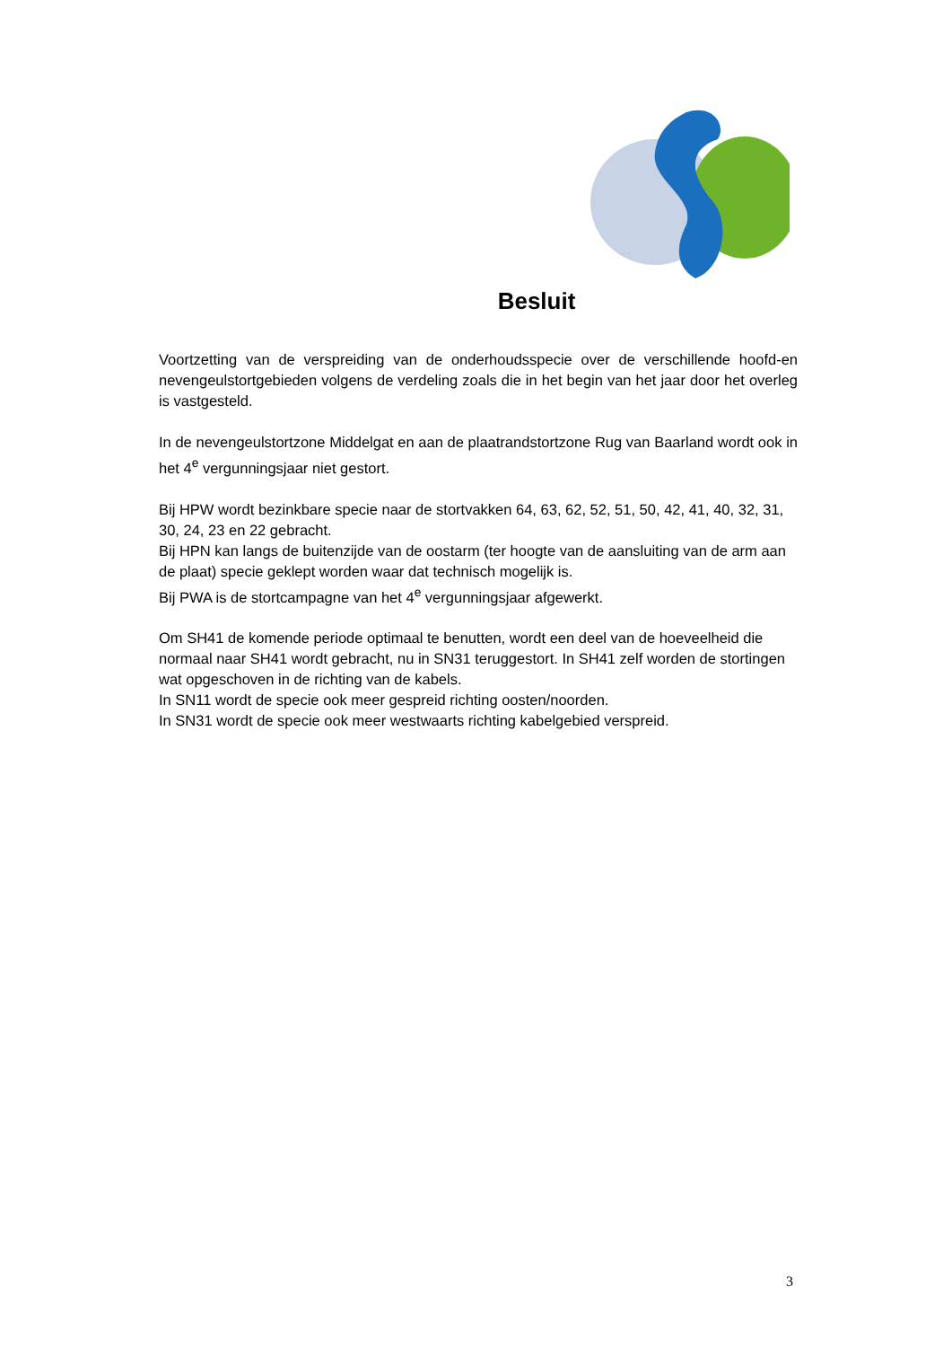Besluit
Voortzetting van de verspreiding van de onderhoudsspecie over de verschillende hoofd-en nevengeulstortgebieden volgens de verdeling zoals die in het begin van het jaar door het overleg is vastgesteld.
In de nevengeulstortzone Middelgat en aan de plaatrandstortzone Rug van Baarland wordt ook in het 4<sup>e</sup> vergunningsjaar niet gestort.
Bij HPW wordt bezinkbare specie naar de stortvakken 64, 63, 62, 52, 51, 50, 42, 41, 40, 32, 31, 30, 24, 23 en 22 gebracht.
Bij HPN kan langs de buitenzijde van de oostarm (ter hoogte van de aansluiting van de arm aan de plaat) specie geklept worden waar dat technisch mogelijk is.
Bij PWA is de stortcampagne van het 4<sup>e</sup> vergunningsjaar afgewerkt.
Om SH41 de komende periode optimaal te benutten, wordt een deel van de hoeveelheid die normaal naar SH41 wordt gebracht, nu in SN31 teruggestort. In SH41 zelf worden de stortingen wat opgeschoven in de richting van de kabels.
In SN11 wordt de specie ook meer gespreid richting oosten/noorden.
In SN31 wordt de specie ook meer westwaarts richting kabelgebied verspreid.
3